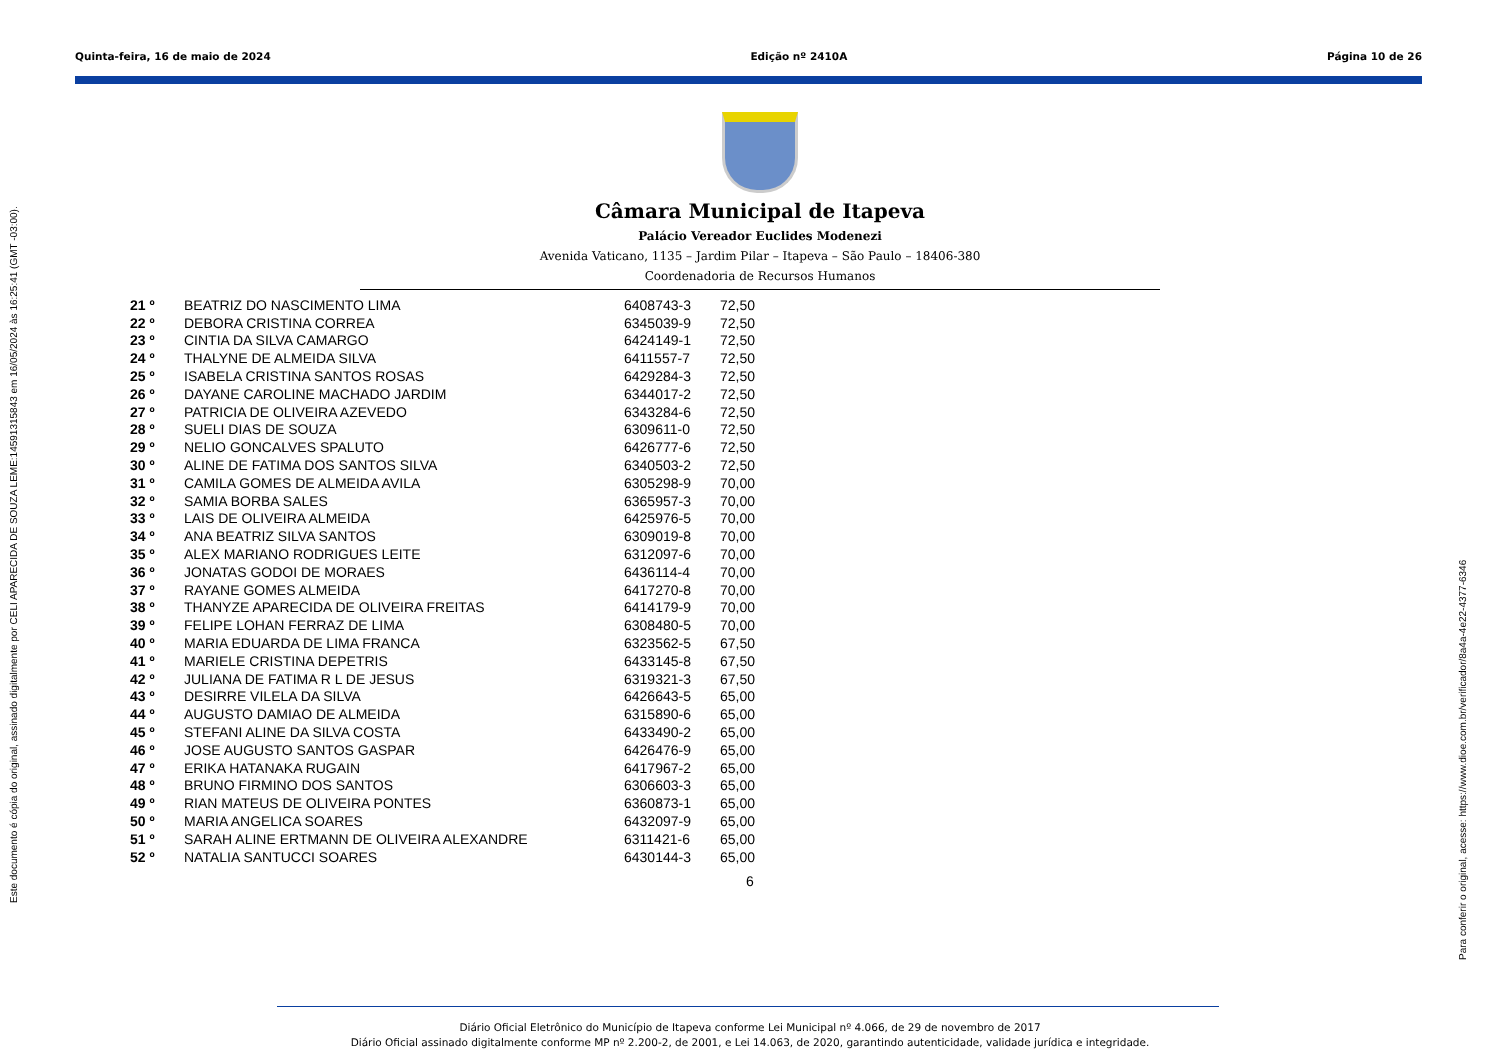Quinta-feira, 16 de maio de 2024 Edição nº 2410A Página 10 de 26
Este documento é cópia do original, assinado digitalmente por CELI APARECIDA DE SOUZA LEME:14591315843 em 16/05/2024 às 16:25:41 (GMT -03:00).
Para conferir o original, acesse: https://www.dioe.com.br/verificador/8a4a-4e22-4377-6346
Câmara Municipal de Itapeva
Palácio Vereador Euclides Modenezi
Avenida Vaticano, 1135 – Jardim Pilar – Itapeva – São Paulo – 18406-380
Coordenadoria de Recursos Humanos
| 21 º | BEATRIZ DO NASCIMENTO LIMA | 6408743-3 | 72,50 |
| 22 º | DEBORA CRISTINA CORREA | 6345039-9 | 72,50 |
| 23 º | CINTIA DA SILVA CAMARGO | 6424149-1 | 72,50 |
| 24 º | THALYNE DE ALMEIDA SILVA | 6411557-7 | 72,50 |
| 25 º | ISABELA CRISTINA SANTOS ROSAS | 6429284-3 | 72,50 |
| 26 º | DAYANE CAROLINE MACHADO JARDIM | 6344017-2 | 72,50 |
| 27 º | PATRICIA DE OLIVEIRA AZEVEDO | 6343284-6 | 72,50 |
| 28 º | SUELI DIAS DE SOUZA | 6309611-0 | 72,50 |
| 29 º | NELIO GONCALVES SPALUTO | 6426777-6 | 72,50 |
| 30 º | ALINE DE FATIMA DOS SANTOS SILVA | 6340503-2 | 72,50 |
| 31 º | CAMILA GOMES DE ALMEIDA AVILA | 6305298-9 | 70,00 |
| 32 º | SAMIA BORBA SALES | 6365957-3 | 70,00 |
| 33 º | LAIS DE OLIVEIRA ALMEIDA | 6425976-5 | 70,00 |
| 34 º | ANA BEATRIZ SILVA SANTOS | 6309019-8 | 70,00 |
| 35 º | ALEX MARIANO RODRIGUES LEITE | 6312097-6 | 70,00 |
| 36 º | JONATAS GODOI DE MORAES | 6436114-4 | 70,00 |
| 37 º | RAYANE GOMES ALMEIDA | 6417270-8 | 70,00 |
| 38 º | THANYZE APARECIDA DE OLIVEIRA FREITAS | 6414179-9 | 70,00 |
| 39 º | FELIPE LOHAN FERRAZ DE LIMA | 6308480-5 | 70,00 |
| 40 º | MARIA EDUARDA DE LIMA FRANCA | 6323562-5 | 67,50 |
| 41 º | MARIELE CRISTINA DEPETRIS | 6433145-8 | 67,50 |
| 42 º | JULIANA DE FATIMA R L DE JESUS | 6319321-3 | 67,50 |
| 43 º | DESIRRE VILELA DA SILVA | 6426643-5 | 65,00 |
| 44 º | AUGUSTO DAMIAO DE ALMEIDA | 6315890-6 | 65,00 |
| 45 º | STEFANI ALINE DA SILVA COSTA | 6433490-2 | 65,00 |
| 46 º | JOSE AUGUSTO SANTOS GASPAR | 6426476-9 | 65,00 |
| 47 º | ERIKA HATANAKA RUGAIN | 6417967-2 | 65,00 |
| 48 º | BRUNO FIRMINO DOS SANTOS | 6306603-3 | 65,00 |
| 49 º | RIAN MATEUS DE OLIVEIRA PONTES | 6360873-1 | 65,00 |
| 50 º | MARIA ANGELICA SOARES | 6432097-9 | 65,00 |
| 51 º | SARAH ALINE ERTMANN DE OLIVEIRA ALEXANDRE | 6311421-6 | 65,00 |
| 52 º | NATALIA SANTUCCI SOARES | 6430144-3 | 65,00 |
6
Diário Oficial Eletrônico do Município de Itapeva conforme Lei Municipal nº 4.066, de 29 de novembro de 2017
Diário Oficial assinado digitalmente conforme MP nº 2.200-2, de 2001, e Lei 14.063, de 2020, garantindo autenticidade, validade jurídica e integridade.